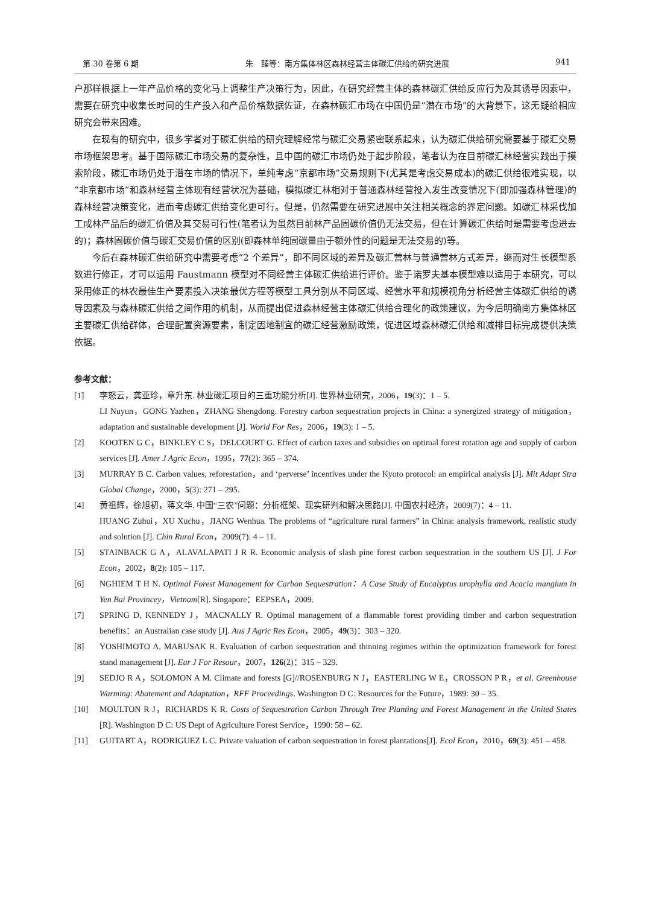第 30 卷第 6 期 朱　臻等：南方集体林区森林经营主体碳汇供给的研究进展 941
户那样根据上一年产品价格的变化马上调整生产决策行为，因此，在研究经营主体的森林碳汇供给反应行为及其诱导因素中，需要在研究中收集长时间的生产投入和产品价格数据佐证，在森林碳汇市场在中国仍是“潜在市场”的大背景下，这无疑给相应研究会带来困难。
在现有的研究中，很多学者对于碳汇供给的研究理解经常与碳汇交易紧密联系起来，认为碳汇供给研究需要基于碳汇交易市场框架思考。基于国际碳汇市场交易的复杂性，且中国的碳汇市场仍处于起步阶段，笔者认为在目前碳汇林经营实践出于摸索阶段，碳汇市场仍处于潜在市场的情况下，单纯考虑“京都市场”交易规则下(尤其是考虑交易成本)的碳汇供给很难实现，以“非京都市场”和森林经营主体现有经营状况为基础，模拟碳汇林相对于普通森林经营投入发生改变情况下(即加强森林管理)的森林经营决策变化，进而考虑碳汇供给变化更可行。但是，仍然需要在研究进展中关注相关概念的界定问题。如碳汇林采伐加工成林产品后的碳汇价值及其交易可行性(笔者认为虽然目前林产品固碳价值仍无法交易，但在计算碳汇供给时是需要考虑进去的)；森林固碳价值与碳汇交易价值的区别(即森林单纯固碳量由于额外性的问题是无法交易的)等。
今后在森林碳汇供给研究中需要考虑“2 个差异”，即不同区域的差异及碳汇营林与普通营林方式差异，继而对生长模型系数进行修正，才可以运用 Faustmann 模型对不同经营主体碳汇供给进行评价。鉴于诺罗夫基本模型难以适用于本研究，可以采用修正的林农最佳生产要素投入决策最优方程等模型工具分别从不同区域、经营水平和规模视角分析经营主体碳汇供给的诱导因素及与森林碳汇供给之间作用的机制，从而提出促进森林经营主体碳汇供给合理化的政策建议，为今后明确南方集体林区主要碳汇供给群体，合理配置资源要素，制定因地制宜的碳汇经营激励政策，促进区域森林碳汇供给和减排目标完成提供决策依据。
参考文献：
[1] 李怒云，龚亚珍，章升东. 林业碳汇项目的三重功能分析[J]. 世界林业研究，2006，19(3)：1 – 5.
LI Nuyun，GONG Yazhen，ZHANG Shengdong. Forestry carbon sequestration projects in China: a synergized strategy of mitigation，adaptation and sustainable development [J]. World For Res，2006，19(3): 1 – 5.
[2] KOOTEN G C，BINKLEY C S，DELCOURT G. Effect of carbon taxes and subsidies on optimal forest rotation age and supply of carbon services [J]. Amer J Agric Econ，1995，77(2): 365 – 374.
[3] MURRAY B C. Carbon values, reforestation，and ‘perverse’ incentives under the Kyoto protocol: an empirical analysis [J]. Mit Adapt Stra Global Change，2000，5(3): 271 – 295.
[4] 黄祖辉，徐旭初，蒋文华. 中国“三农”问题：分析框架、现实研判和解决思路[J]. 中国农村经济，2009(7)：4 – 11.
HUANG Zuhui，XU Xuchu，JIANG Wenhua. The problems of “agriculture rural farmers” in China: analysis framework, realistic study and solution [J]. Chin Rural Econ，2009(7): 4 – 11.
[5] STAINBACK G A，ALAVALAPATI J R R. Economic analysis of slash pine forest carbon sequestration in the southern US [J]. J For Econ，2002，8(2): 105 – 117.
[6] NGHIEM T H N. Optimal Forest Management for Carbon Sequestration：A Case Study of Eucalyptus urophylla and Acacia mangium in Yen Bai Provincey，Vietnam[R]. Singapore：EEPSEA，2009.
[7] SPRING D, KENNEDY J，MACNALLY R. Optimal management of a flammable forest providing timber and carbon sequestration benefits：an Australian case study [J]. Aus J Agric Res Econ，2005，49(3)：303 – 320.
[8] YOSHIMOTO A, MARUSAK R. Evaluation of carbon sequestration and thinning regimes within the optimization framework for forest stand management [J]. Eur J For Resour，2007，126(2)：315 – 329.
[9] SEDJO R A，SOLOMON A M. Climate and forests [G]//ROSENBURG N J，EASTERLING W E，CROSSON P R，et al. Greenhouse Warming: Abatement and Adaptation，RFF Proceedings. Washington D C: Resources for the Future，1989: 30 – 35.
[10] MOULTON R J，RICHARDS K R. Costs of Sequestration Carbon Through Tree Planting and Forest Management in the United States [R]. Washington D C: US Dept of Agriculture Forest Service，1990: 58 – 62.
[11] GUITART A，RODRIGUEZ L C. Private valuation of carbon sequestration in forest plantations[J]. Ecol Econ，2010，69(3): 451 – 458.